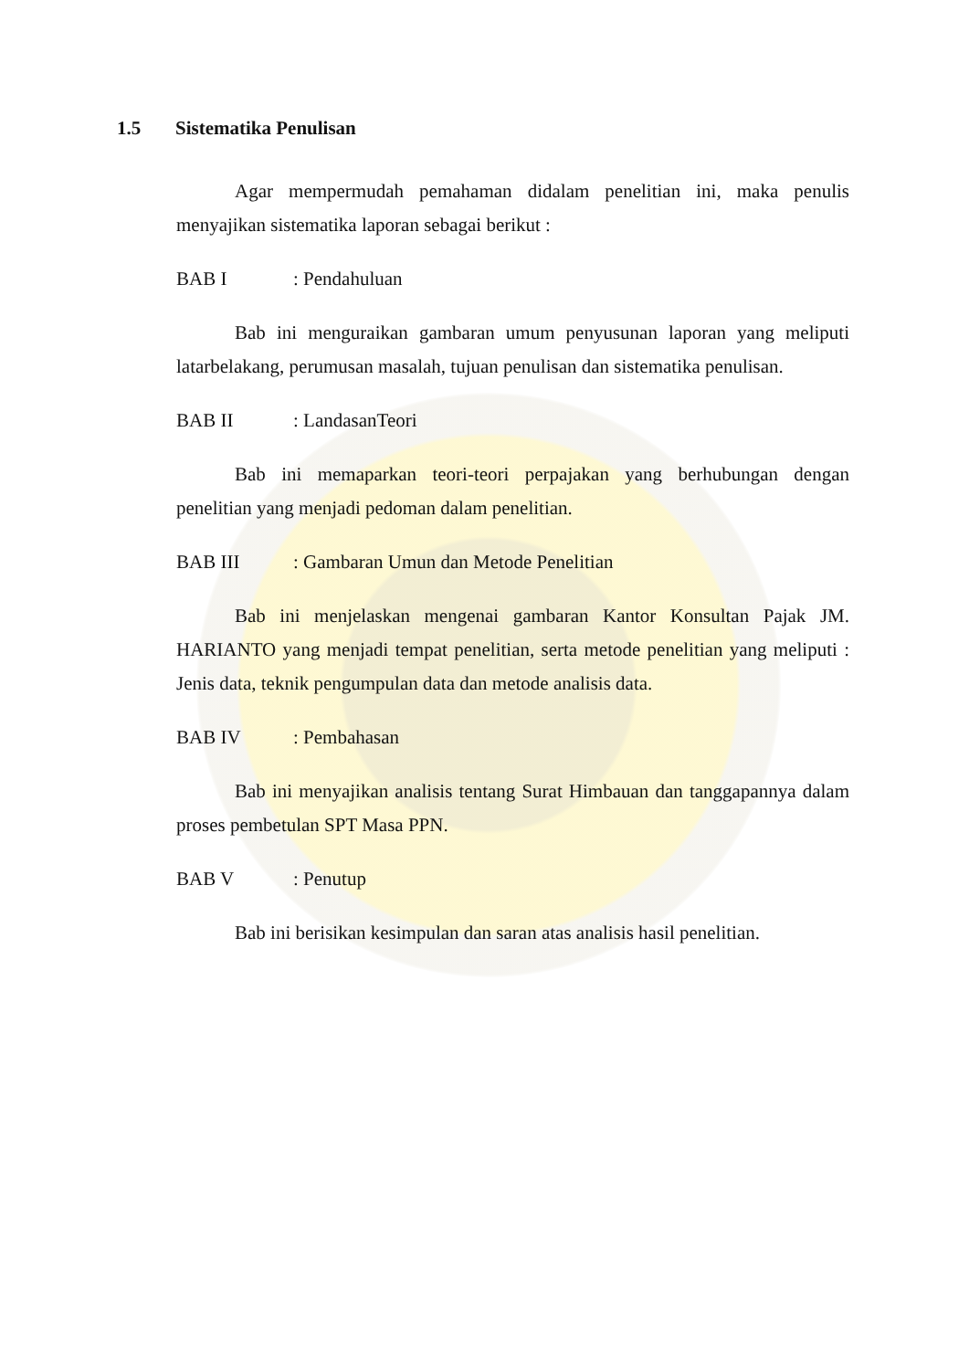1.5 Sistematika Penulisan
Agar mempermudah pemahaman didalam penelitian ini, maka penulis menyajikan sistematika laporan sebagai berikut :
BAB I: Pendahuluan
Bab ini menguraikan gambaran umum penyusunan laporan yang meliputi latarbelakang, perumusan masalah, tujuan penulisan dan sistematika penulisan.
BAB II: LandasanTeori
Bab ini memaparkan teori-teori perpajakan yang berhubungan dengan penelitian yang menjadi pedoman dalam penelitian.
BAB III: Gambaran Umun dan Metode Penelitian
Bab ini menjelaskan mengenai gambaran Kantor Konsultan Pajak JM. HARIANTO yang menjadi tempat penelitian, serta metode penelitian yang meliputi : Jenis data, teknik pengumpulan data dan metode analisis data.
BAB IV: Pembahasan
Bab ini menyajikan analisis tentang Surat Himbauan dan tanggapannya dalam proses pembetulan SPT Masa PPN.
BAB V: Penutup
Bab ini berisikan kesimpulan dan saran atas analisis hasil penelitian.